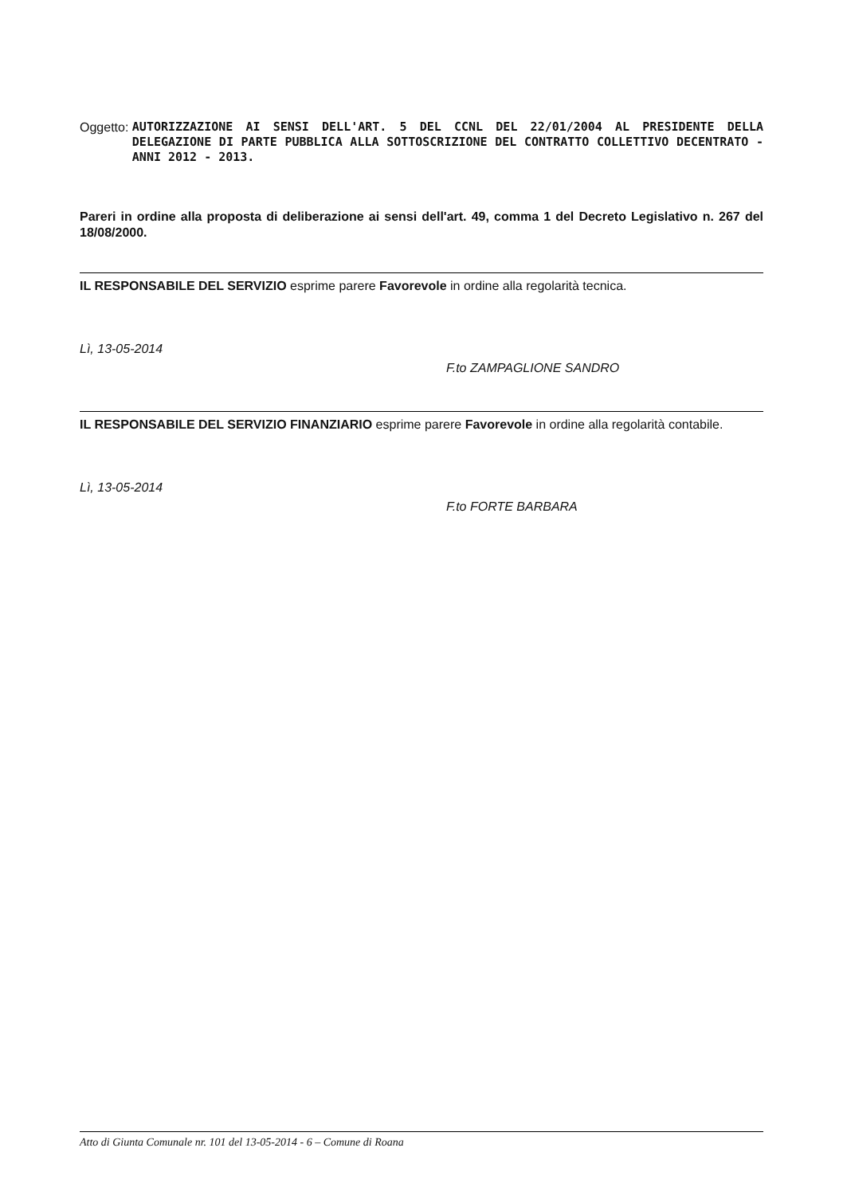Oggetto: AUTORIZZAZIONE AI SENSI DELL'ART. 5 DEL CCNL DEL 22/01/2004 AL PRESIDENTE DELLA DELEGAZIONE DI PARTE PUBBLICA ALLA SOTTOSCRIZIONE DEL CONTRATTO COLLETTIVO DECENTRATO - ANNI 2012 - 2013.
Pareri in ordine alla proposta di deliberazione ai sensi dell'art. 49, comma 1 del Decreto Legislativo n. 267 del 18/08/2000.
IL RESPONSABILE DEL SERVIZIO esprime parere Favorevole in ordine alla regolarità tecnica.
Lì, 13-05-2014
F.to ZAMPAGLIONE SANDRO
IL RESPONSABILE DEL SERVIZIO FINANZIARIO esprime parere Favorevole in ordine alla regolarità contabile.
Lì, 13-05-2014
F.to FORTE BARBARA
Atto di Giunta Comunale nr. 101 del 13-05-2014 - 6 – Comune di Roana